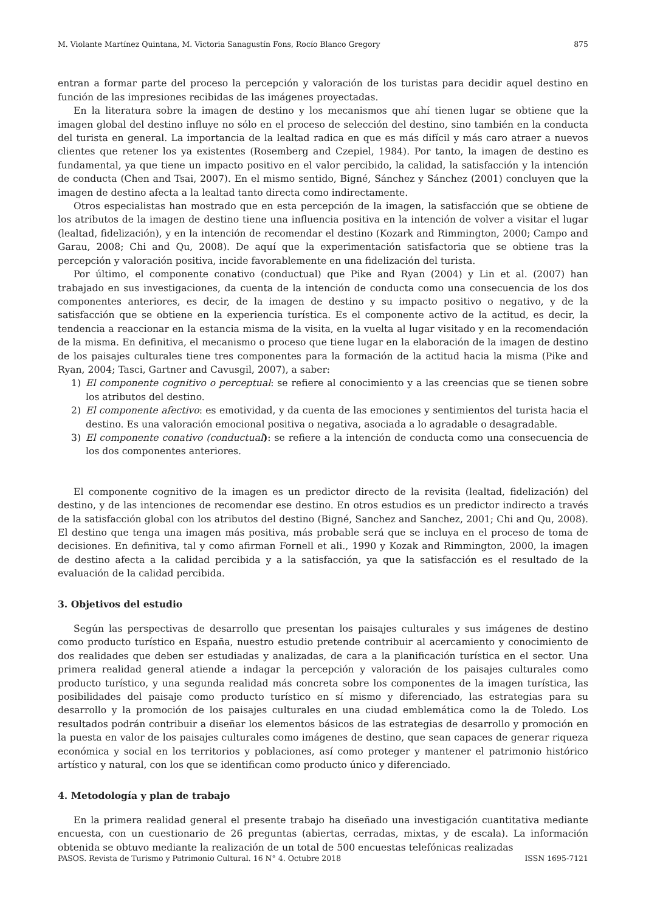M. Violante Martínez Quintana, M. Victoria Sanagustín Fons, Rocío Blanco Gregory 875
entran a formar parte del proceso la percepción y valoración de los turistas para decidir aquel destino en función de las impresiones recibidas de las imágenes proyectadas.
En la literatura sobre la imagen de destino y los mecanismos que ahí tienen lugar se obtiene que la imagen global del destino influye no sólo en el proceso de selección del destino, sino también en la conducta del turista en general. La importancia de la lealtad radica en que es más difícil y más caro atraer a nuevos clientes que retener los ya existentes (Rosemberg and Czepiel, 1984). Por tanto, la imagen de destino es fundamental, ya que tiene un impacto positivo en el valor percibido, la calidad, la satisfacción y la intención de conducta (Chen and Tsai, 2007). En el mismo sentido, Bigné, Sánchez y Sánchez (2001) concluyen que la imagen de destino afecta a la lealtad tanto directa como indirectamente.
Otros especialistas han mostrado que en esta percepción de la imagen, la satisfacción que se obtiene de los atributos de la imagen de destino tiene una influencia positiva en la intención de volver a visitar el lugar (lealtad, fidelización), y en la intención de recomendar el destino (Kozark and Rimmington, 2000; Campo and Garau, 2008; Chi and Qu, 2008). De aquí que la experimentación satisfactoria que se obtiene tras la percepción y valoración positiva, incide favorablemente en una fidelización del turista.
Por último, el componente conativo (conductual) que Pike and Ryan (2004) y Lin et al. (2007) han trabajado en sus investigaciones, da cuenta de la intención de conducta como una consecuencia de los dos componentes anteriores, es decir, de la imagen de destino y su impacto positivo o negativo, y de la satisfacción que se obtiene en la experiencia turística. Es el componente activo de la actitud, es decir, la tendencia a reaccionar en la estancia misma de la visita, en la vuelta al lugar visitado y en la recomendación de la misma. En definitiva, el mecanismo o proceso que tiene lugar en la elaboración de la imagen de destino de los paisajes culturales tiene tres componentes para la formación de la actitud hacia la misma (Pike and Ryan, 2004; Tasci, Gartner and Cavusgil, 2007), a saber:
1) El componente cognitivo o perceptual: se refiere al conocimiento y a las creencias que se tienen sobre los atributos del destino.
2) El componente afectivo: es emotividad, y da cuenta de las emociones y sentimientos del turista hacia el destino. Es una valoración emocional positiva o negativa, asociada a lo agradable o desagradable.
3) El componente conativo (conductual): se refiere a la intención de conducta como una consecuencia de los dos componentes anteriores.
El componente cognitivo de la imagen es un predictor directo de la revisita (lealtad, fidelización) del destino, y de las intenciones de recomendar ese destino. En otros estudios es un predictor indirecto a través de la satisfacción global con los atributos del destino (Bigné, Sanchez and Sanchez, 2001; Chi and Qu, 2008). El destino que tenga una imagen más positiva, más probable será que se incluya en el proceso de toma de decisiones. En definitiva, tal y como afirman Fornell et ali., 1990 y Kozak and Rimmington, 2000, la imagen de destino afecta a la calidad percibida y a la satisfacción, ya que la satisfacción es el resultado de la evaluación de la calidad percibida.
3. Objetivos del estudio
Según las perspectivas de desarrollo que presentan los paisajes culturales y sus imágenes de destino como producto turístico en España, nuestro estudio pretende contribuir al acercamiento y conocimiento de dos realidades que deben ser estudiadas y analizadas, de cara a la planificación turística en el sector. Una primera realidad general atiende a indagar la percepción y valoración de los paisajes culturales como producto turístico, y una segunda realidad más concreta sobre los componentes de la imagen turística, las posibilidades del paisaje como producto turístico en sí mismo y diferenciado, las estrategias para su desarrollo y la promoción de los paisajes culturales en una ciudad emblemática como la de Toledo. Los resultados podrán contribuir a diseñar los elementos básicos de las estrategias de desarrollo y promoción en la puesta en valor de los paisajes culturales como imágenes de destino, que sean capaces de generar riqueza económica y social en los territorios y poblaciones, así como proteger y mantener el patrimonio histórico artístico y natural, con los que se identifican como producto único y diferenciado.
4. Metodología y plan de trabajo
En la primera realidad general el presente trabajo ha diseñado una investigación cuantitativa mediante encuesta, con un cuestionario de 26 preguntas (abiertas, cerradas, mixtas, y de escala). La información obtenida se obtuvo mediante la realización de un total de 500 encuestas telefónicas realizadas
PASOS. Revista de Turismo y Patrimonio Cultural. 16 N° 4. Octubre 2018 ISSN 1695-7121